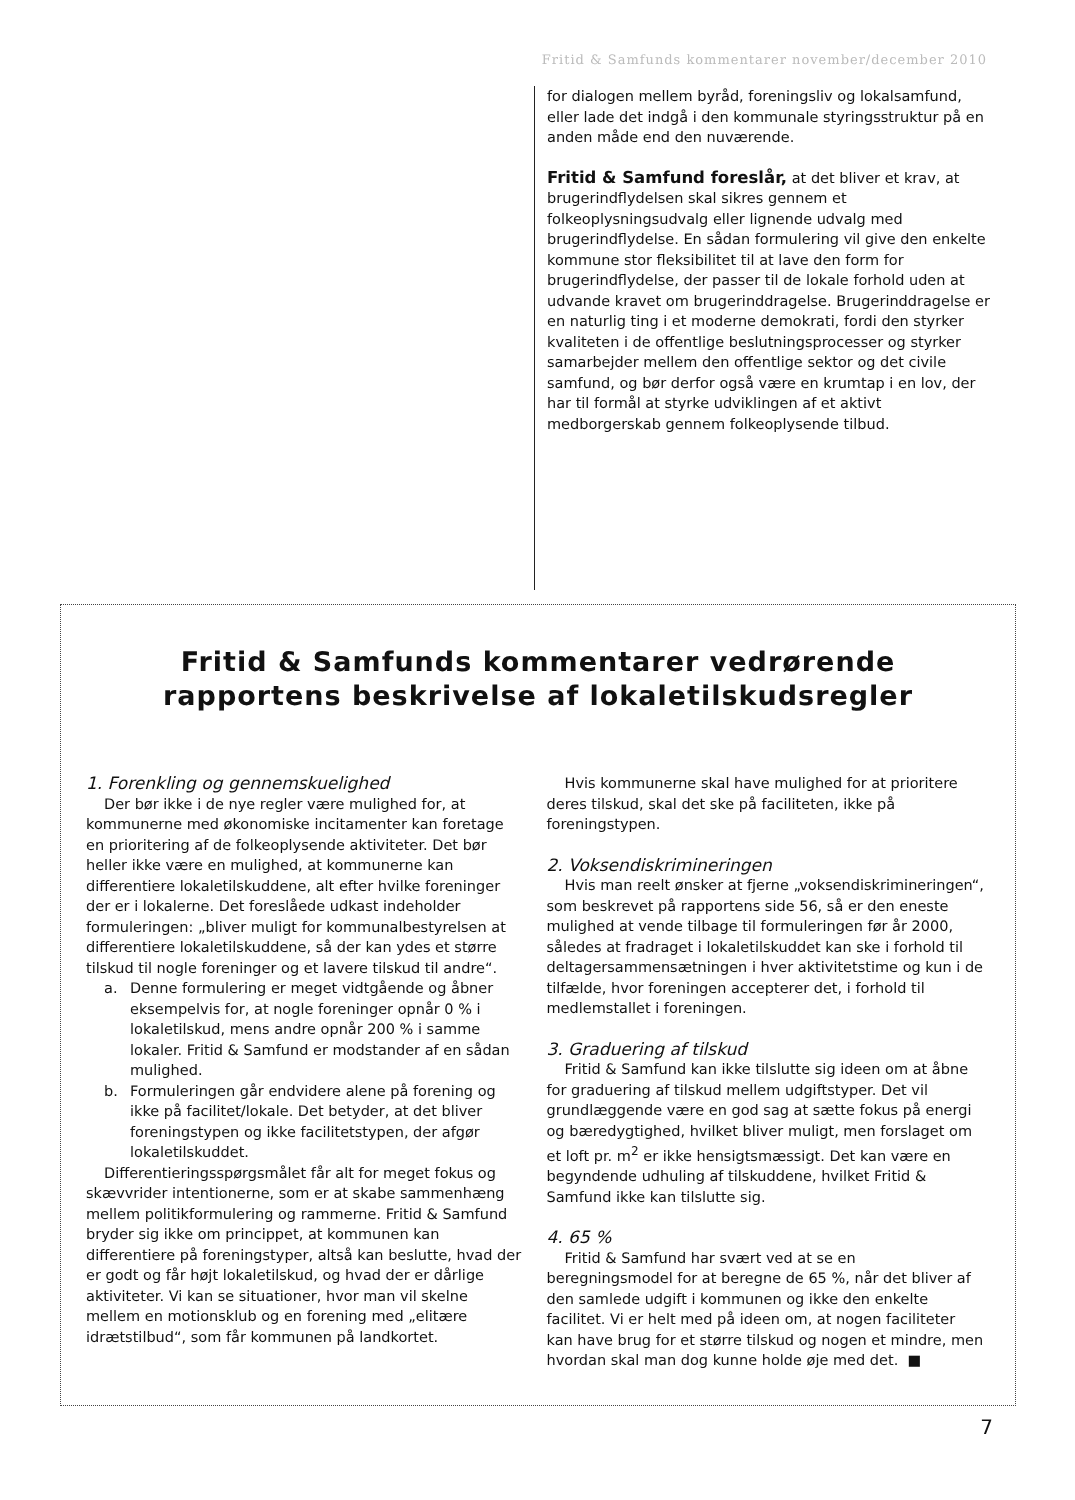Fritid & Samfunds kommentarer november/december 2010
for dialogen mellem byråd, foreningsliv og lokalsamfund, eller lade det indgå i den kommunale styringsstruktur på en anden måde end den nuværende.
Fritid & Samfund foreslår, at det bliver et krav, at brugerindflydelsen skal sikres gennem et folkeoplysningsudvalg eller lignende udvalg med brugerindflydelse. En sådan formulering vil give den enkelte kommune stor fleksibilitet til at lave den form for brugerindflydelse, der passer til de lokale forhold uden at udvande kravet om brugerinddragelse. Brugerinddragelse er en naturlig ting i et moderne demokrati, fordi den styrker kvaliteten i de offentlige beslutningsprocesser og styrker samarbejder mellem den offentlige sektor og det civile samfund, og bør derfor også være en krumtap i en lov, der har til formål at styrke udviklingen af et aktivt medborgerskab gennem folkeoplysende tilbud.
Fritid & Samfunds kommentarer vedrørende
rapportens beskrivelse af lokaletilskudsregler
1. Forenkling og gennemskuelighed
Der bør ikke i de nye regler være mulighed for, at kommunerne med økonomiske incitamenter kan foretage en prioritering af de folkeoplysende aktiviteter. Det bør heller ikke være en mulighed, at kommunerne kan differentiere lokaletilskuddene, alt efter hvilke foreninger der er i lokalerne. Det foreslåede udkast indeholder formuleringen: „bliver muligt for kommunalbestyrelsen at differentiere lokaletilskuddene, så der kan ydes et større tilskud til nogle foreninger og et lavere tilskud til andre“.
a. Denne formulering er meget vidtgående og åbner eksempelvis for, at nogle foreninger opnår 0 % i lokaletilskud, mens andre opnår 200 % i samme lokaler. Fritid & Samfund er modstander af en sådan mulighed.
b. Formuleringen går endvidere alene på forening og ikke på facilitet/lokale. Det betyder, at det bliver foreningstypen og ikke facilitetstypen, der afgør lokaletilskuddet.
Differentieringsspørgsmålet får alt for meget fokus og skævvrider intentionerne, som er at skabe sammenhæng mellem politikformulering og rammerne. Fritid & Samfund bryder sig ikke om princippet, at kommunen kan differentiere på foreningstyper, altså kan beslutte, hvad der er godt og får højt lokaletilskud, og hvad der er dårlige aktiviteter. Vi kan se situationer, hvor man vil skelne mellem en motionsklub og en forening med „elitære idrætstilbud“, som får kommunen på landkortet.
Hvis kommunerne skal have mulighed for at prioritere deres tilskud, skal det ske på faciliteten, ikke på foreningstypen.
2. Voksendiskrimineringen
Hvis man reelt ønsker at fjerne „voksendiskrimineringen“, som beskrevet på rapportens side 56, så er den eneste mulighed at vende tilbage til formuleringen før år 2000, således at fradraget i lokaletilskuddet kan ske i forhold til deltagersammensætningen i hver aktivitetstime og kun i de tilfælde, hvor foreningen accepterer det, i forhold til medlemstallet i foreningen.
3. Graduering af tilskud
Fritid & Samfund kan ikke tilslutte sig ideen om at åbne for graduering af tilskud mellem udgiftstyper. Det vil grundlæggende være en god sag at sætte fokus på energi og bæredygtighed, hvilket bliver muligt, men forslaget om et loft pr. m<sup>2</sup> er ikke hensigtsmæssigt. Det kan være en begyndende udhuling af tilskuddene, hvilket Fritid & Samfund ikke kan tilslutte sig.
4. 65 %
Fritid & Samfund har svært ved at se en beregningsmodel for at beregne de 65 %, når det bliver af den samlede udgift i kommunen og ikke den enkelte facilitet. Vi er helt med på ideen om, at nogen faciliteter kan have brug for et større tilskud og nogen et mindre, men hvordan skal man dog kunne holde øje med det. ■
7